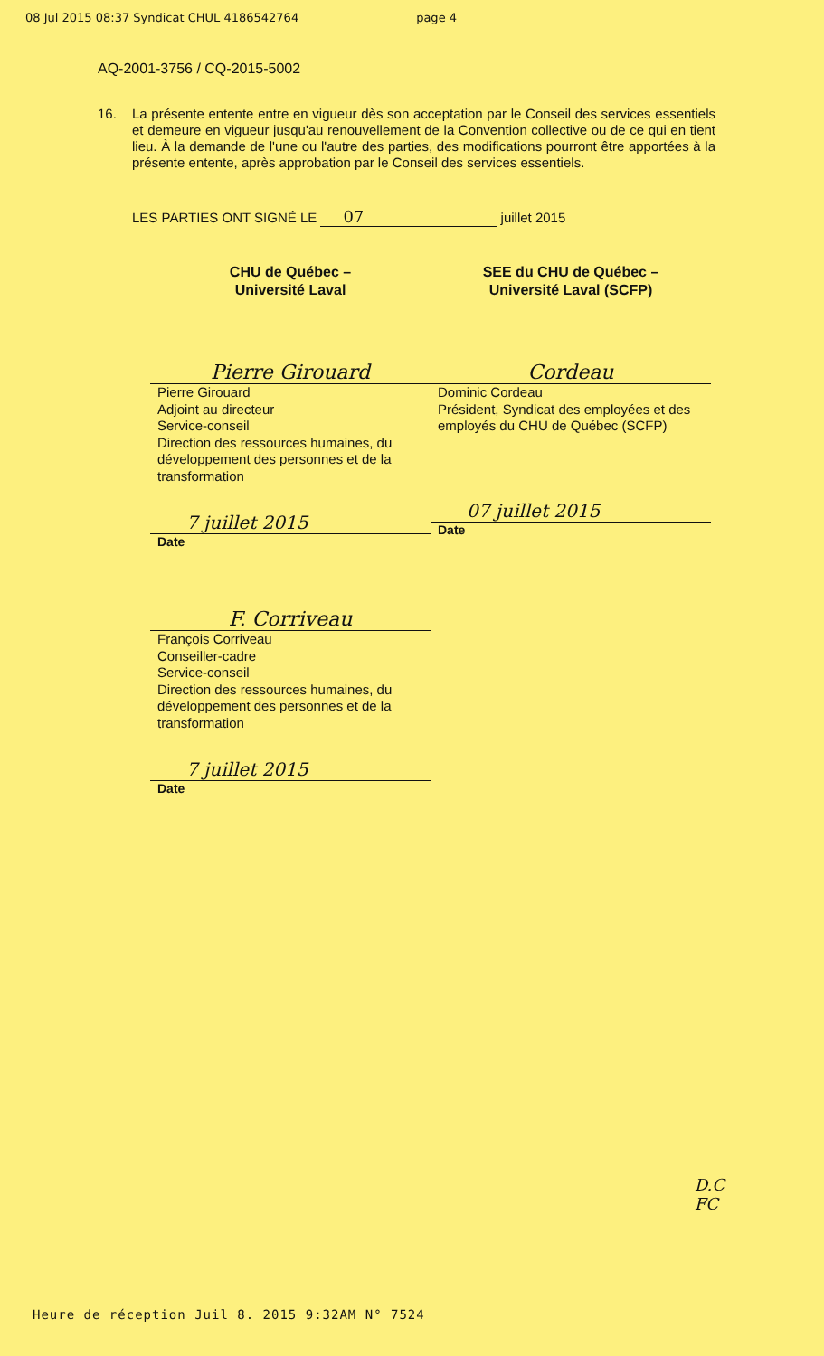08 Jul 2015 08:37 Syndicat CHUL 4186542764 page 4
AQ-2001-3756 / CQ-2015-5002
16. La présente entente entre en vigueur dès son acceptation par le Conseil des services essentiels et demeure en vigueur jusqu'au renouvellement de la Convention collective ou de ce qui en tient lieu. À la demande de l'une ou l'autre des parties, des modifications pourront être apportées à la présente entente, après approbation par le Conseil des services essentiels.
LES PARTIES ONT SIGNÉ LE 07 juillet 2015
CHU de Québec –
Université Laval
Pierre Girouard
Pierre Girouard
Adjoint au directeur
Service-conseil
Direction des ressources humaines, du développement des personnes et de la transformation
7 juillet 2015
Date
F. Corriveau
François Corriveau
Conseiller-cadre
Service-conseil
Direction des ressources humaines, du développement des personnes et de la transformation
7 juillet 2015
Date
SEE du CHU de Québec –
Université Laval (SCFP)
Cordeau
Dominic Cordeau
Président, Syndicat des employées et des employés du CHU de Québec (SCFP)
07 juillet 2015
Date
D.C
FC
Heure de réception Juil 8. 2015 9:32AM N° 7524